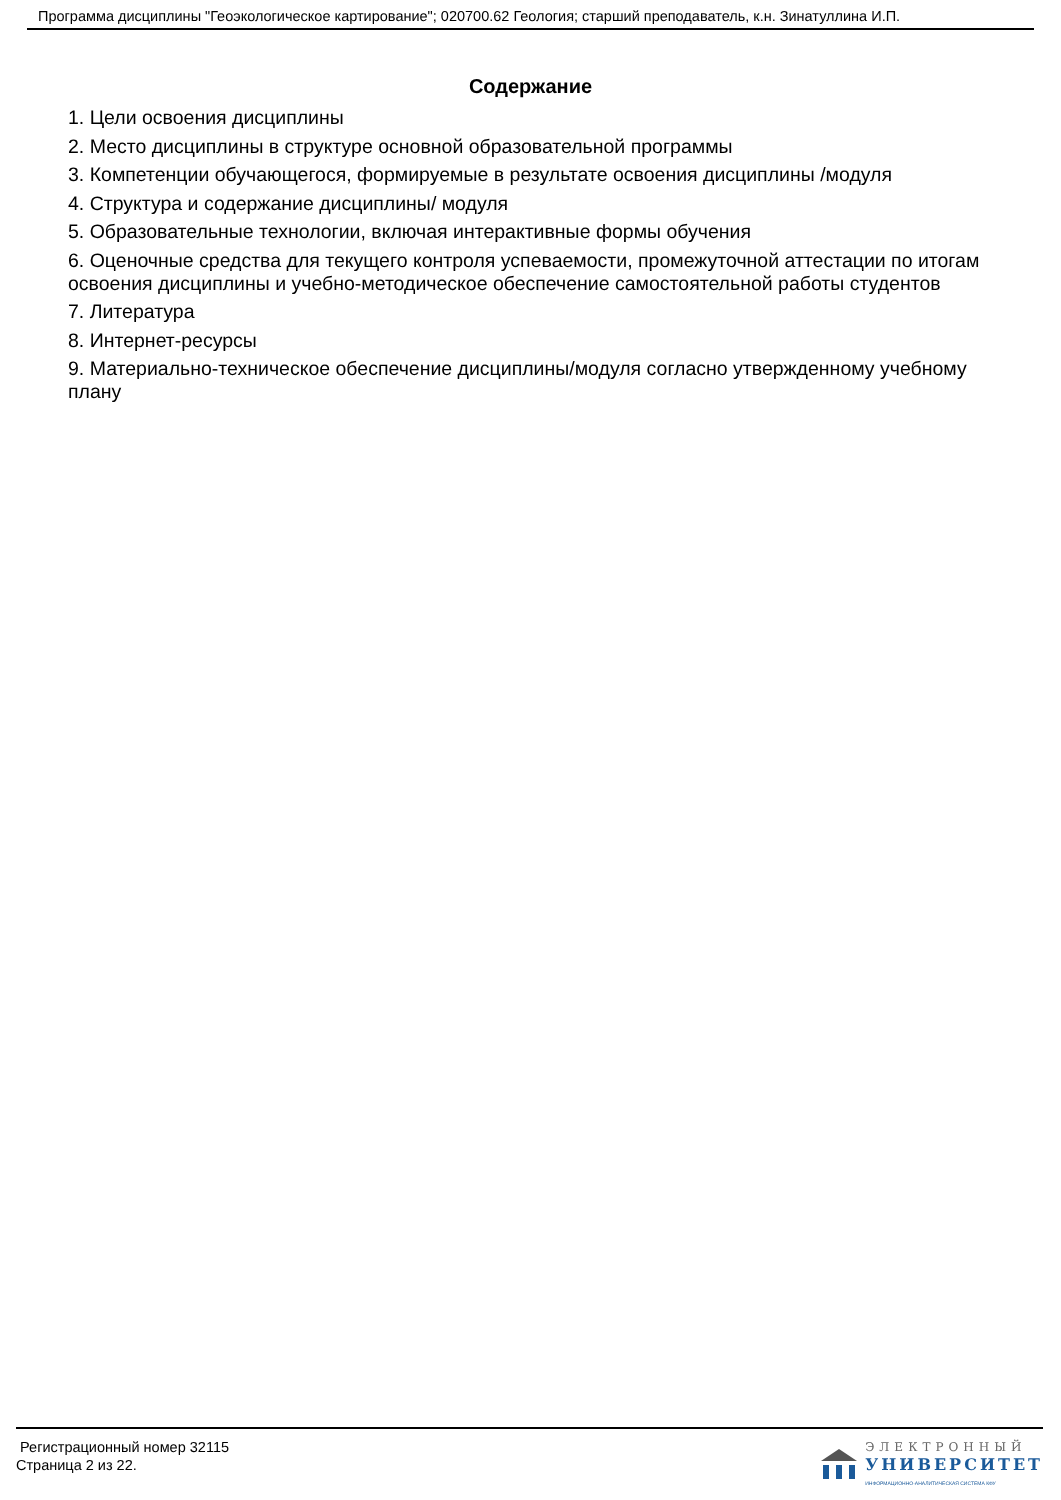Программа дисциплины "Геоэкологическое картирование"; 020700.62 Геология; старший преподаватель, к.н. Зинатуллина И.П.
Содержание
1. Цели освоения дисциплины
2. Место дисциплины в структуре основной образовательной программы
3. Компетенции обучающегося, формируемые в результате освоения дисциплины /модуля
4. Структура и содержание дисциплины/ модуля
5. Образовательные технологии, включая интерактивные формы обучения
6. Оценочные средства для текущего контроля успеваемости, промежуточной аттестации по итогам освоения дисциплины и учебно-методическое обеспечение самостоятельной работы студентов
7. Литература
8. Интернет-ресурсы
9. Материально-техническое обеспечение дисциплины/модуля согласно утвержденному учебному плану
Регистрационный номер 32115
Страница 2 из 22.
ЭЛЕКТРОННЫЙ
УНИВЕРСИТЕТ
ИНФОРМАЦИОННО-АНАЛИТИЧЕСКАЯ СИСТЕМА КФУ